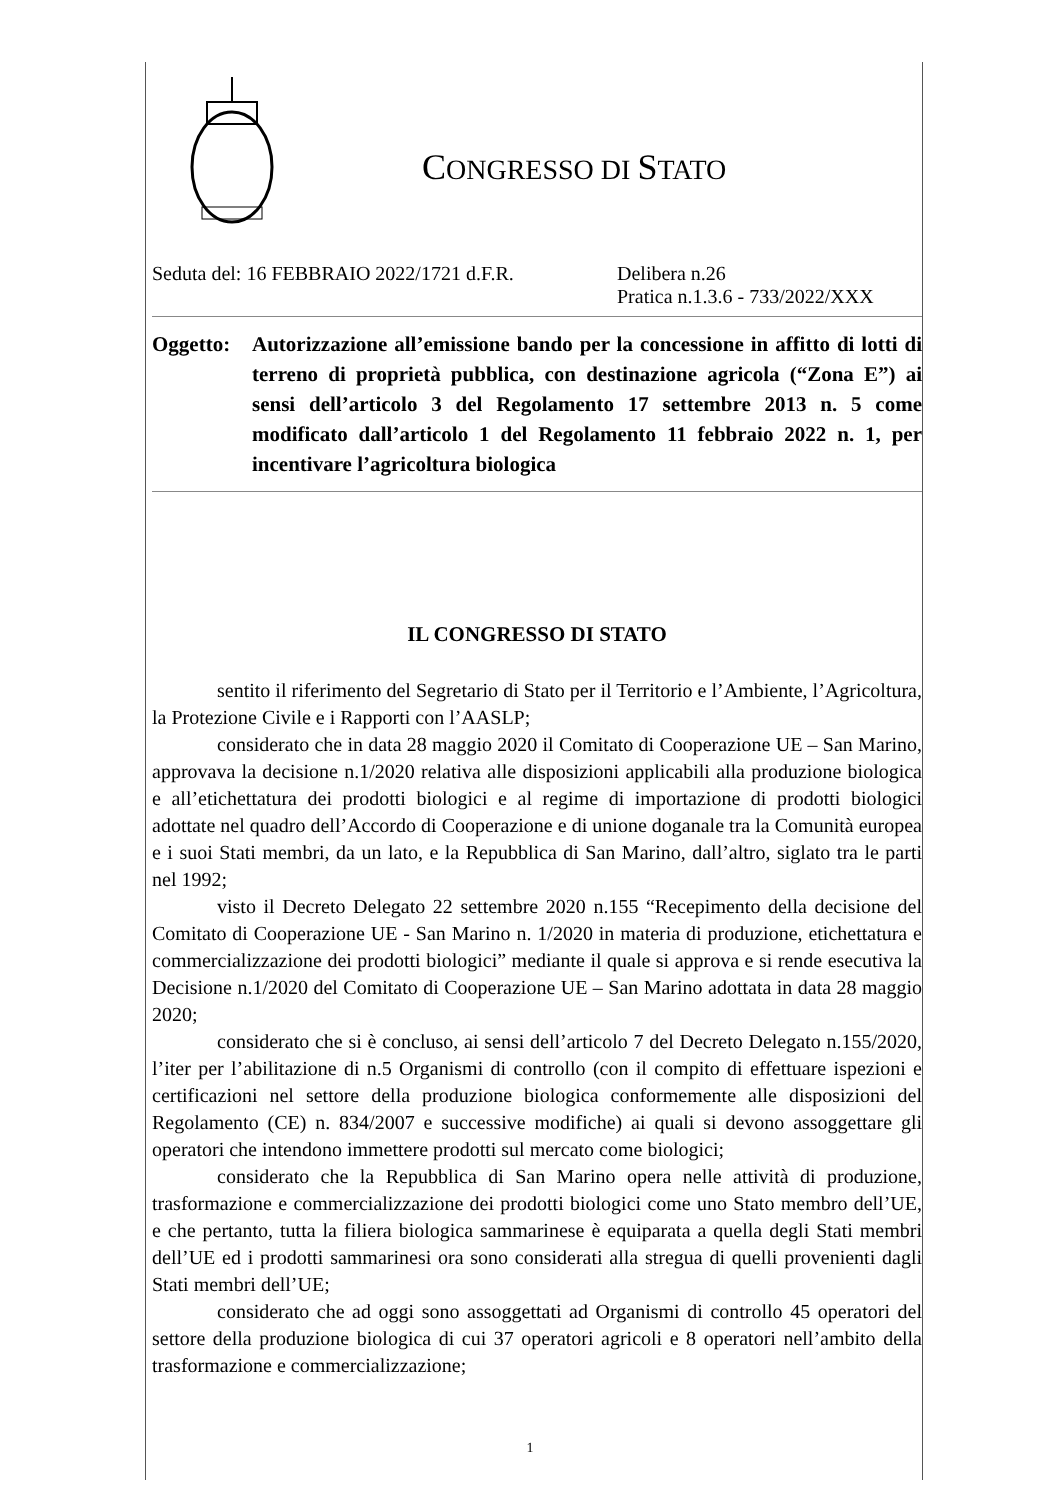CONGRESSO DI STATO
Seduta del: 16 FEBBRAIO 2022/1721 d.F.R.
Delibera n.26
Pratica n.1.3.6 - 733/2022/XXX
Oggetto:
Autorizzazione all’emissione bando per la concessione in affitto di lotti di terreno di proprietà pubblica, con destinazione agricola (“Zona E”) ai sensi dell’articolo 3 del Regolamento 17 settembre 2013 n. 5 come modificato dall’articolo 1 del Regolamento 11 febbraio 2022 n. 1, per incentivare l’agricoltura biologica
IL CONGRESSO DI STATO
sentito il riferimento del Segretario di Stato per il Territorio e l’Ambiente, l’Agricoltura, la Protezione Civile e i Rapporti con l’AASLP;
considerato che in data 28 maggio 2020 il Comitato di Cooperazione UE – San Marino, approvava la decisione n.1/2020 relativa alle disposizioni applicabili alla produzione biologica e all’etichettatura dei prodotti biologici e al regime di importazione di prodotti biologici adottate nel quadro dell’Accordo di Cooperazione e di unione doganale tra la Comunità europea e i suoi Stati membri, da un lato, e la Repubblica di San Marino, dall’altro, siglato tra le parti nel 1992;
visto il Decreto Delegato 22 settembre 2020 n.155 “Recepimento della decisione del Comitato di Cooperazione UE - San Marino n. 1/2020 in materia di produzione, etichettatura e commercializzazione dei prodotti biologici” mediante il quale si approva e si rende esecutiva la Decisione n.1/2020 del Comitato di Cooperazione UE – San Marino adottata in data 28 maggio 2020;
considerato che si è concluso, ai sensi dell’articolo 7 del Decreto Delegato n.155/2020, l’iter per l’abilitazione di n.5 Organismi di controllo (con il compito di effettuare ispezioni e certificazioni nel settore della produzione biologica conformemente alle disposizioni del Regolamento (CE) n. 834/2007 e successive modifiche) ai quali si devono assoggettare gli operatori che intendono immettere prodotti sul mercato come biologici;
considerato che la Repubblica di San Marino opera nelle attività di produzione, trasformazione e commercializzazione dei prodotti biologici come uno Stato membro dell’UE, e che pertanto, tutta la filiera biologica sammarinese è equiparata a quella degli Stati membri dell’UE ed i prodotti sammarinesi ora sono considerati alla stregua di quelli provenienti dagli Stati membri dell’UE;
considerato che ad oggi sono assoggettati ad Organismi di controllo 45 operatori del settore della produzione biologica di cui 37 operatori agricoli e 8 operatori nell’ambito della trasformazione e commercializzazione;
1